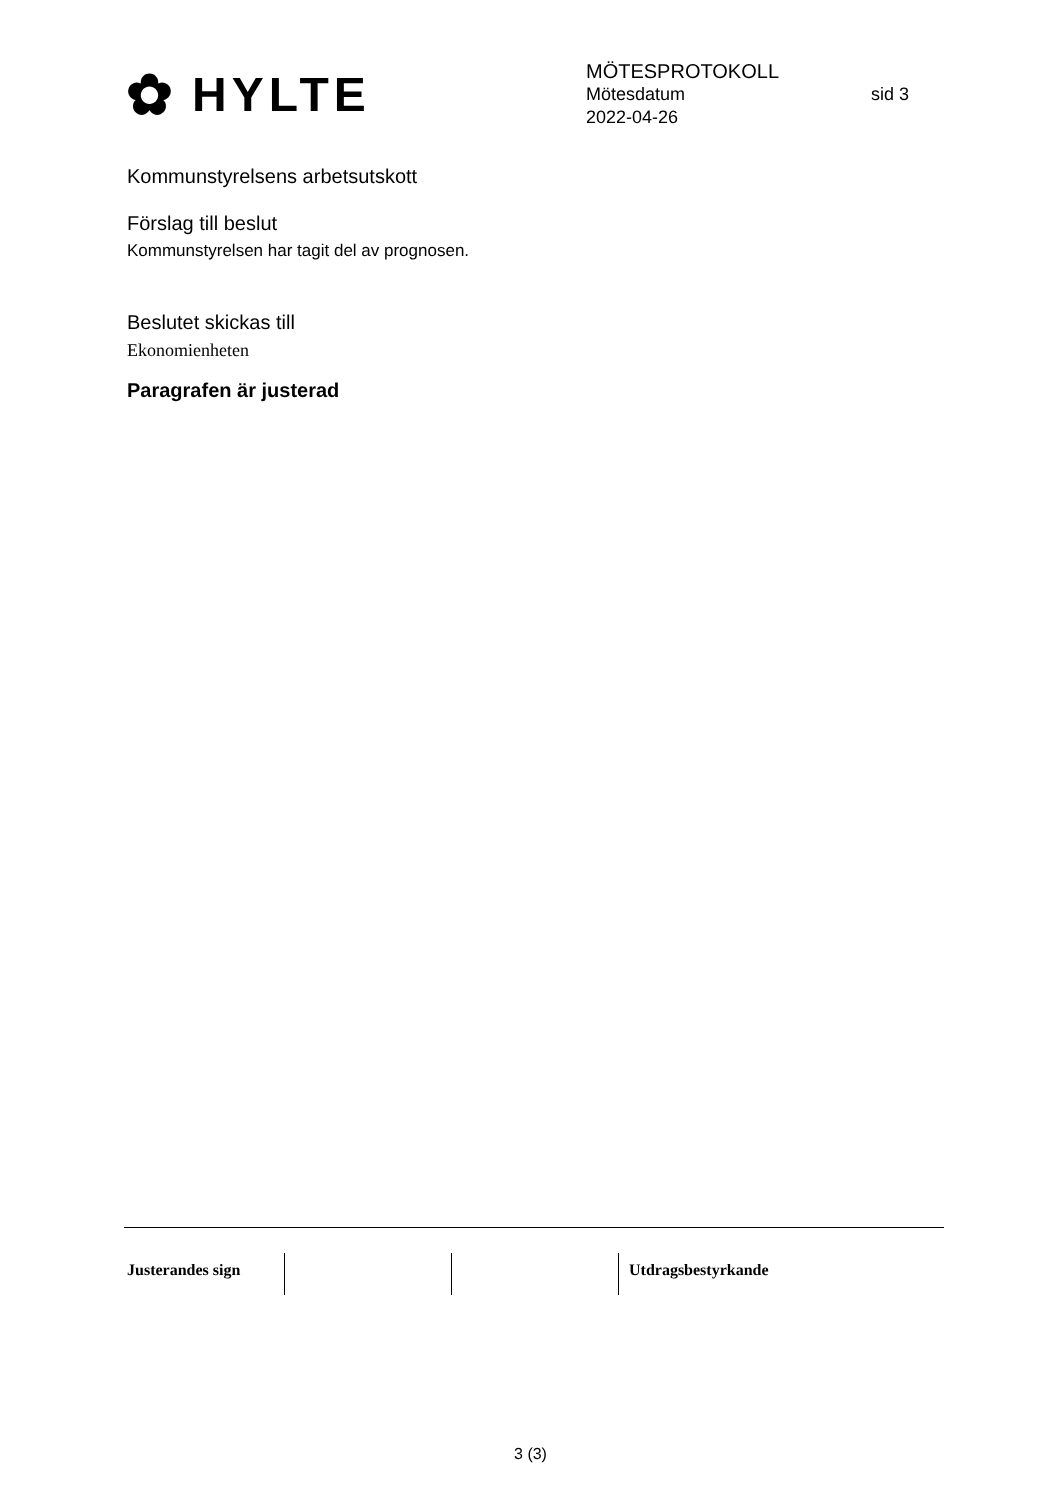✿ HYLTE
MÖTESPROTOKOLL
Mötesdatum sid 3
2022-04-26
Kommunstyrelsens arbetsutskott
Förslag till beslut
Kommunstyrelsen har tagit del av prognosen.
Beslutet skickas till
Ekonomienheten
Paragrafen är justerad
Justerandes sign Utdragsbestyrkande
3 (3)